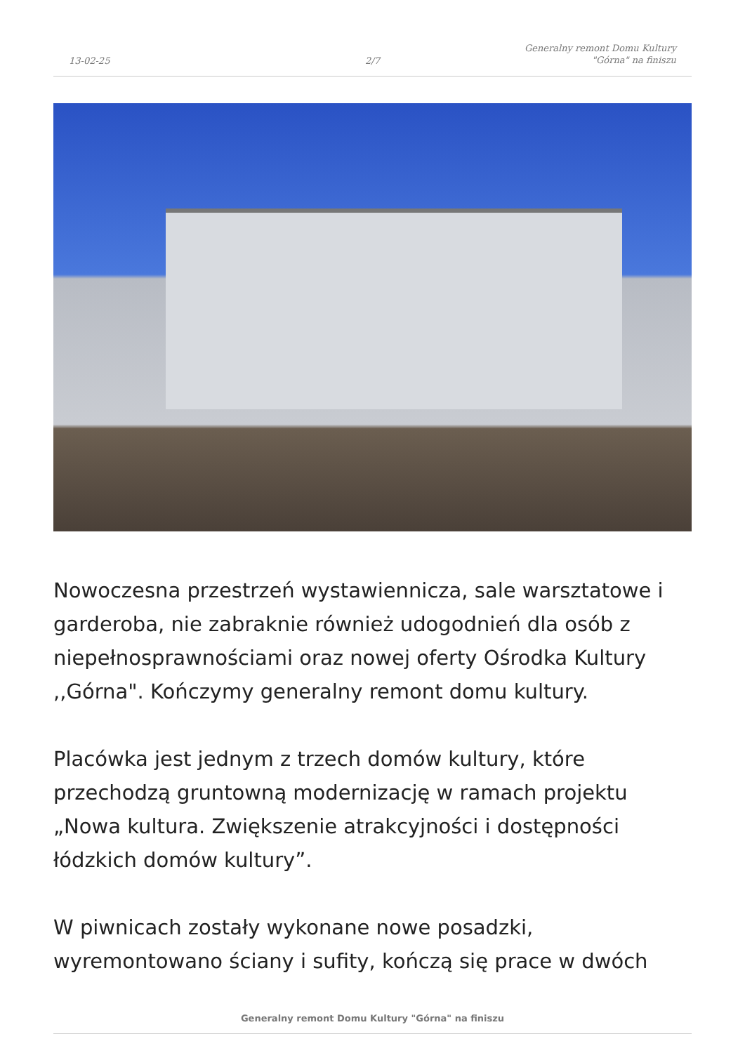13-02-25
2/7
Generalny remont Domu Kultury
"Górna" na finiszu
Nowoczesna przestrzeń wystawiennicza, sale warsztatowe i garderoba, nie zabraknie również udogodnień dla osób z niepełnosprawnościami oraz nowej oferty Ośrodka Kultury ,,Górna". Kończymy generalny remont domu kultury.
Placówka jest jednym z trzech domów kultury, które przechodzą gruntowną modernizację w ramach projektu „Nowa kultura. Zwiększenie atrakcyjności i dostępności łódzkich domów kultury”.
W piwnicach zostały wykonane nowe posadzki, wyremontowano ściany i sufity, kończą się prace w dwóch
Generalny remont Domu Kultury "Górna" na finiszu